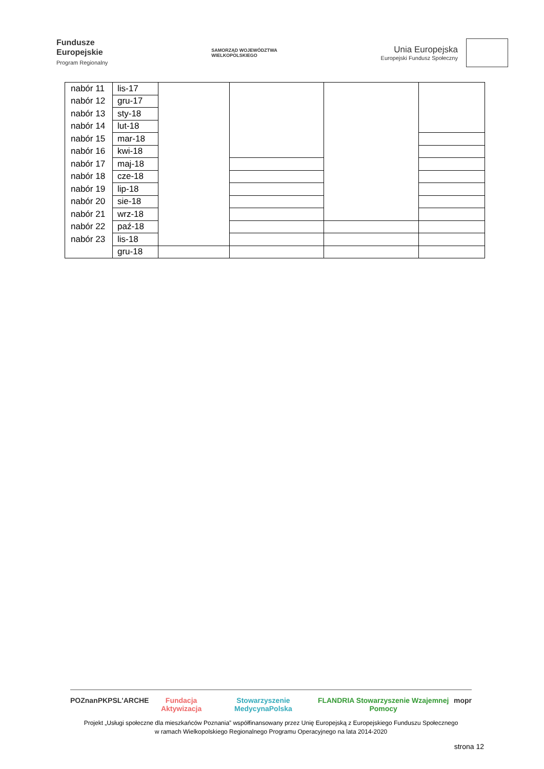Fundusze
Europejskie
Program Regionalny
SAMORZĄD WOJEWÓDZTWA
WIELKOPOLSKIEGO
Unia Europejska Europejski Fundusz Społeczny
| nabór 11 | lis-17 | | | | |
| nabór 12 | gru-17 | | | | |
| nabór 13 | sty-18 | | | | |
| nabór 14 | lut-18 | | | | |
| nabór 15 | mar-18 | | | | |
| nabór 16 | kwi-18 | | | | |
| nabór 17 | maj-18 | | | | |
| nabór 18 | cze-18 | | | | |
| nabór 19 | lip-18 | | | | |
| nabór 20 | sie-18 | | | | |
| nabór 21 | wrz-18 | | | | |
| nabór 22 | paź-18 | | | | |
| nabór 23 | lis-18 | | | | |
| | gru-18 | | | | |
POZnan PKPS L'ARCHE Fundacja Aktywizacja Stowarzyszenie MedycynaPolska FLANDRIA Stowarzyszenie Wzajemnej Pomocy mopr
Projekt „Usługi społeczne dla mieszkańców Poznania” współfinansowany przez Unię Europejską z Europejskiego Funduszu Społecznego
w ramach Wielkopolskiego Regionalnego Programu Operacyjnego na lata 2014-2020
strona 12